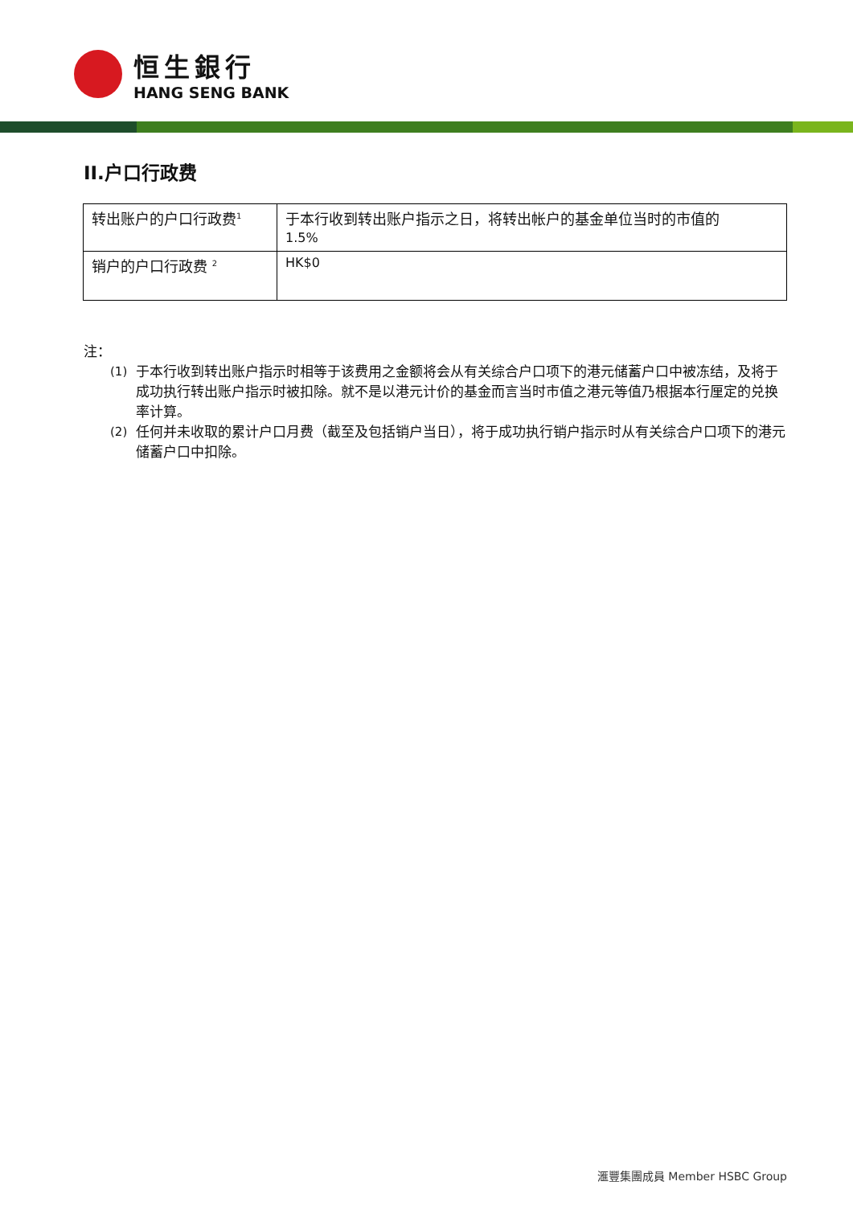恒生銀行
HANG SENG BANK
II.户口行政费
| 转出账户的户口行政费<sup>1</sup> | 于本行收到转出账户指示之日，将转出帐户的基金单位当时的市值的 1.5% |
| 销户的户口行政费 <sup>2</sup> | HK$0 |
注：
(1) 于本行收到转出账户指示时相等于该费用之金额将会从有关综合户口项下的港元储蓄户口中被冻结，及将于成功执行转出账户指示时被扣除。就不是以港元计价的基金而言当时市值之港元等值乃根据本行厘定的兑换率计算。
(2) 任何并未收取的累计户口月费（截至及包括销户当日），将于成功执行销户指示时从有关综合户口项下的港元储蓄户口中扣除。
滙豐集團成員 Member HSBC Group